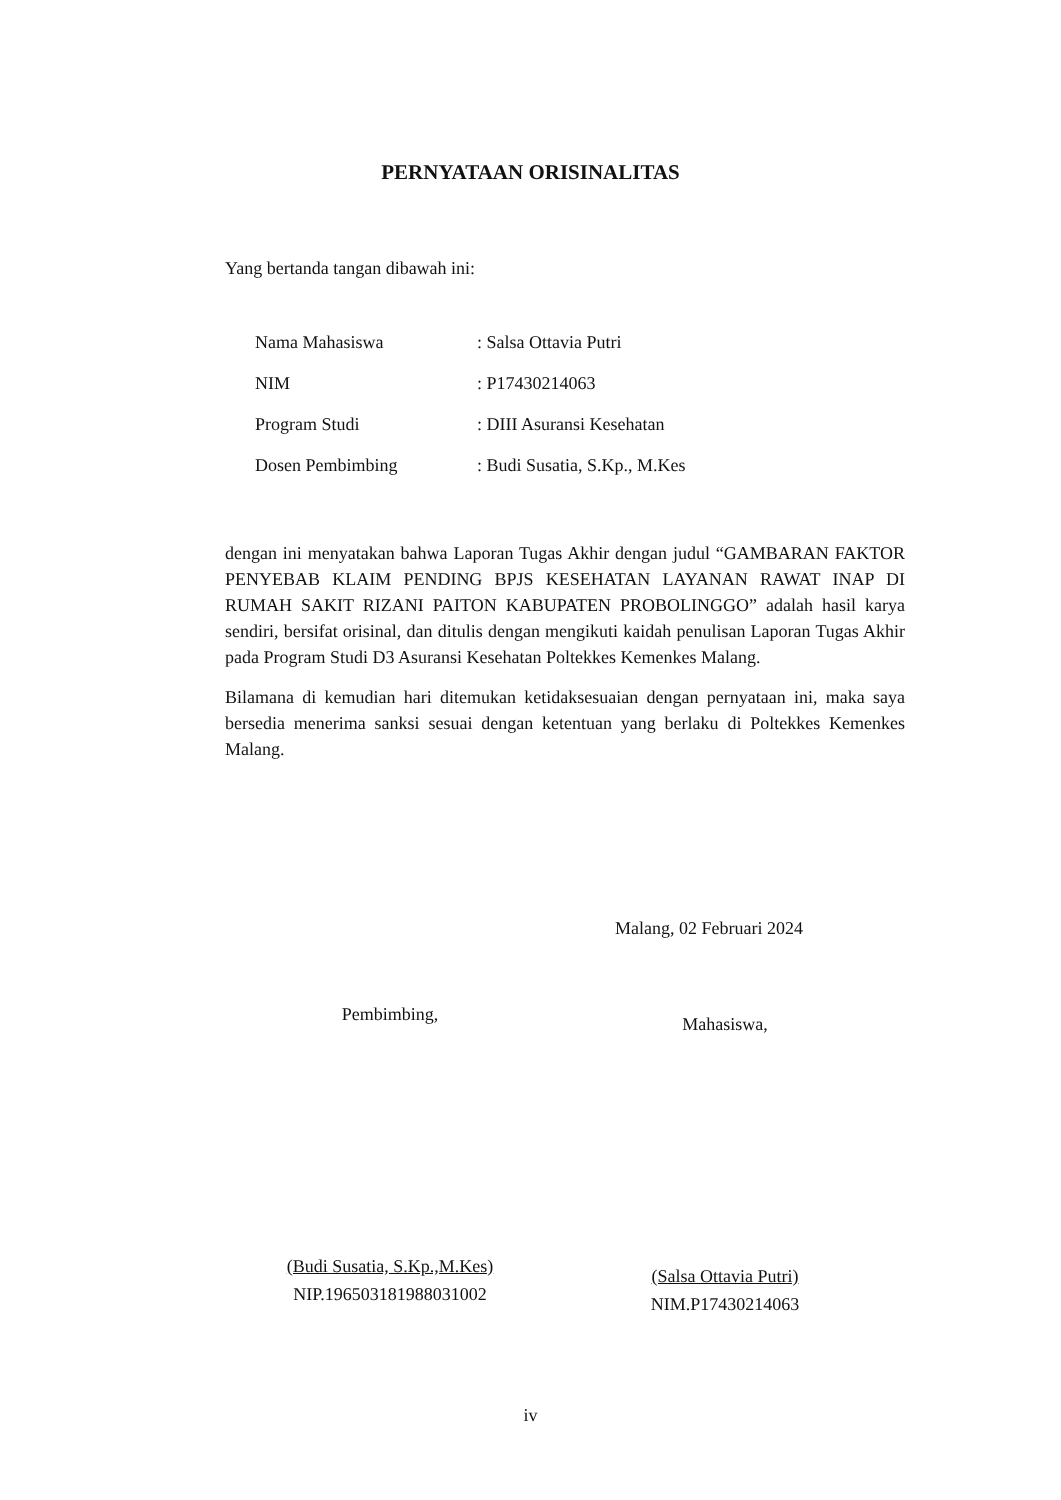PERNYATAAN ORISINALITAS
Yang bertanda tangan dibawah ini:
| Nama Mahasiswa | : Salsa Ottavia Putri |
| NIM | : P17430214063 |
| Program Studi | : DIII Asuransi Kesehatan |
| Dosen Pembimbing | : Budi Susatia, S.Kp., M.Kes |
dengan ini menyatakan bahwa Laporan Tugas Akhir dengan judul “GAMBARAN FAKTOR PENYEBAB KLAIM PENDING BPJS KESEHATAN LAYANAN RAWAT INAP DI RUMAH SAKIT RIZANI PAITON KABUPATEN PROBOLINGGO” adalah hasil karya sendiri, bersifat orisinal, dan ditulis dengan mengikuti kaidah penulisan Laporan Tugas Akhir pada Program Studi D3 Asuransi Kesehatan Poltekkes Kemenkes Malang.
Bilamana di kemudian hari ditemukan ketidaksesuaian dengan pernyataan ini, maka saya bersedia menerima sanksi sesuai dengan ketentuan yang berlaku di Poltekkes Kemenkes Malang.
Malang, 02 Februari 2024
Pembimbing,
(Budi Susatia, S.Kp.,M.Kes)
NIP.196503181988031002
Mahasiswa,
(Salsa Ottavia Putri)
NIM.P17430214063
iv